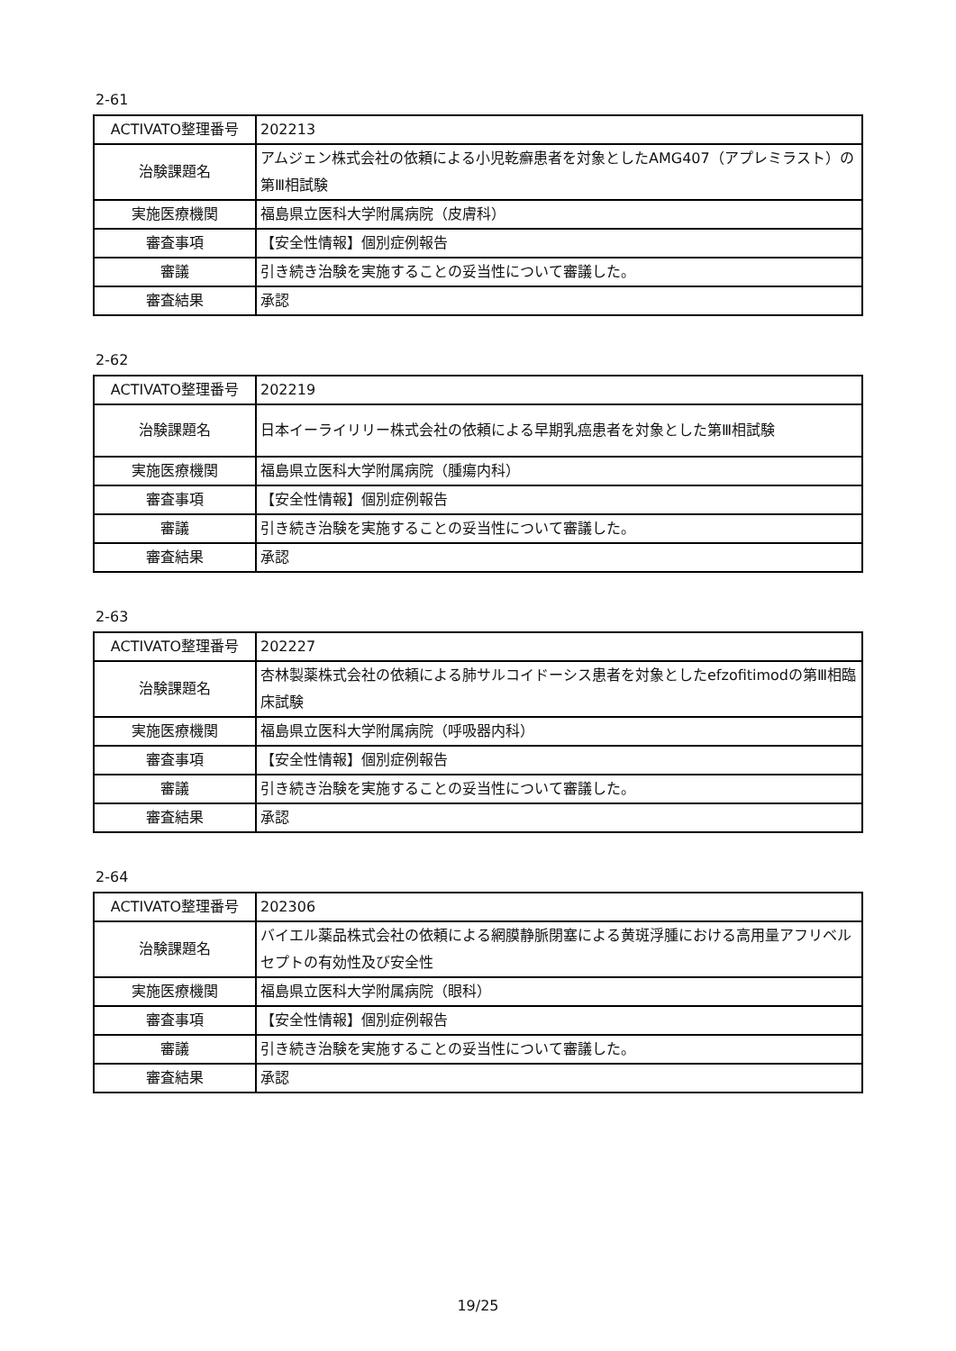2-61
| ACTIVATO整理番号 | 202213 |
| 治験課題名 | アムジェン株式会社の依頼による小児乾癬患者を対象としたAMG407（アプレミラスト）の第Ⅲ相試験 |
| 実施医療機関 | 福島県立医科大学附属病院（皮膚科） |
| 審査事項 | 【安全性情報】個別症例報告 |
| 審議 | 引き続き治験を実施することの妥当性について審議した。 |
| 審査結果 | 承認 |
2-62
| ACTIVATO整理番号 | 202219 |
| 治験課題名 | 日本イーライリリー株式会社の依頼による早期乳癌患者を対象とした第Ⅲ相試験 |
| 実施医療機関 | 福島県立医科大学附属病院（腫瘍内科） |
| 審査事項 | 【安全性情報】個別症例報告 |
| 審議 | 引き続き治験を実施することの妥当性について審議した。 |
| 審査結果 | 承認 |
2-63
| ACTIVATO整理番号 | 202227 |
| 治験課題名 | 杏林製薬株式会社の依頼による肺サルコイドーシス患者を対象としたefzofitimodの第Ⅲ相臨床試験 |
| 実施医療機関 | 福島県立医科大学附属病院（呼吸器内科） |
| 審査事項 | 【安全性情報】個別症例報告 |
| 審議 | 引き続き治験を実施することの妥当性について審議した。 |
| 審査結果 | 承認 |
2-64
| ACTIVATO整理番号 | 202306 |
| 治験課題名 | バイエル薬品株式会社の依頼による網膜静脈閉塞による黄斑浮腫における高用量アフリベルセプトの有効性及び安全性 |
| 実施医療機関 | 福島県立医科大学附属病院（眼科） |
| 審査事項 | 【安全性情報】個別症例報告 |
| 審議 | 引き続き治験を実施することの妥当性について審議した。 |
| 審査結果 | 承認 |
19/25